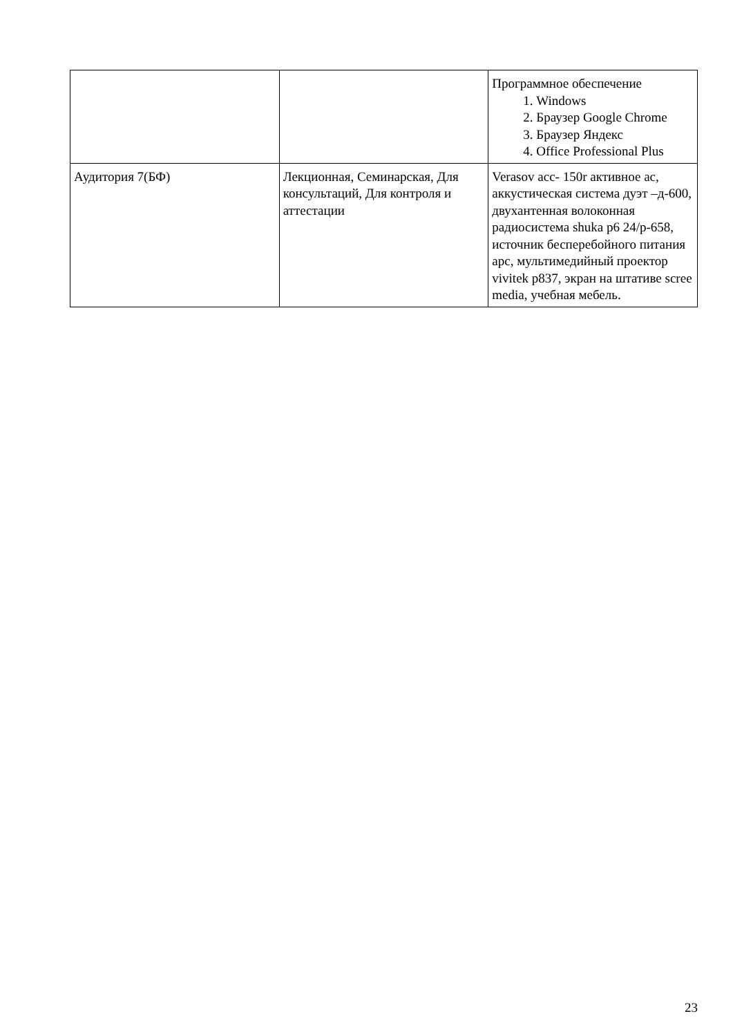| | | Программное обеспечение 1. Windows 2. Браузер Google Chrome 3. Браузер Яндекс 4. Office Professional Plus |
| Аудитория 7(БФ) | Лекционная, Семинарская, Для консультаций, Для контроля и аттестации | Verasov acc- 150r активное ас, аккустическая система дуэт –д-600, двухантенная волоконная радиосистема shuka p6 24/p-658, источник бесперебойного питания apc, мультимедийный проектор vivitek p837, экран на штативе scree media, учебная мебель. |
23